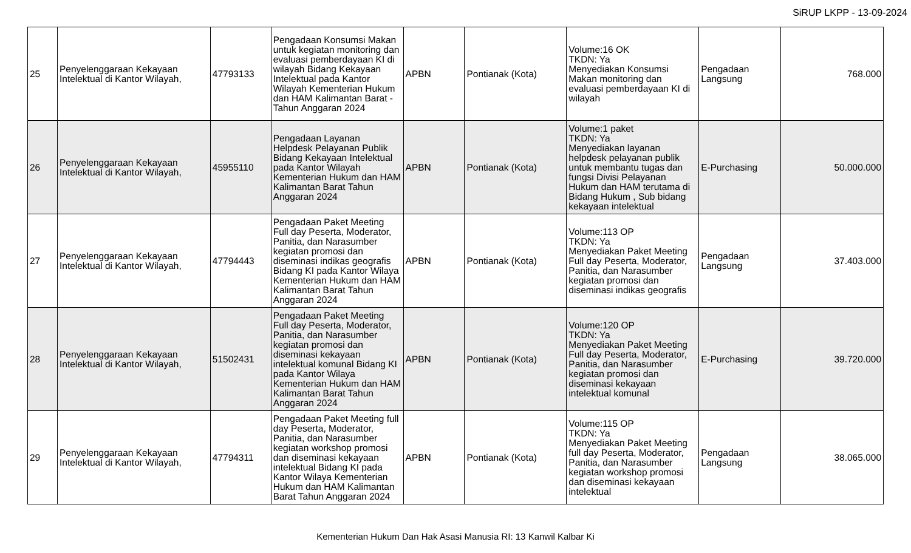SiRUP LKPP - 13-09-2024
| 25 | Penyelenggaraan Kekayaan Intelektual di Kantor Wilayah, | 47793133 | Pengadaan Konsumsi Makan untuk kegiatan monitoring dan evaluasi pemberdayaan KI di wilayah Bidang Kekayaan Intelektual pada Kantor Wilayah Kementerian Hukum dan HAM Kalimantan Barat - Tahun Anggaran 2024 | APBN | Pontianak (Kota) | Volume:16 OK TKDN: Ya Menyediakan Konsumsi Makan monitoring dan evaluasi pemberdayaan KI di wilayah | Pengadaan Langsung | 768.000 |
| 26 | Penyelenggaraan Kekayaan Intelektual di Kantor Wilayah, | 45955110 | Pengadaan Layanan Helpdesk Pelayanan Publik Bidang Kekayaan Intelektual pada Kantor Wilayah Kementerian Hukum dan HAM Kalimantan Barat Tahun Anggaran 2024 | APBN | Pontianak (Kota) | Volume:1 paket TKDN: Ya Menyediakan layanan helpdesk pelayanan publik untuk membantu tugas dan fungsi Divisi Pelayanan Hukum dan HAM terutama di Bidang Hukum , Sub bidang kekayaan intelektual | E-Purchasing | 50.000.000 |
| 27 | Penyelenggaraan Kekayaan Intelektual di Kantor Wilayah, | 47794443 | Pengadaan Paket Meeting Full day Peserta, Moderator, Panitia, dan Narasumber kegiatan promosi dan diseminasi indikas geografis Bidang KI pada Kantor Wilaya Kementerian Hukum dan HAM Kalimantan Barat Tahun Anggaran 2024 | APBN | Pontianak (Kota) | Volume:113 OP TKDN: Ya Menyediakan Paket Meeting Full day Peserta, Moderator, Panitia, dan Narasumber kegiatan promosi dan diseminasi indikas geografis | Pengadaan Langsung | 37.403.000 |
| 28 | Penyelenggaraan Kekayaan Intelektual di Kantor Wilayah, | 51502431 | Pengadaan Paket Meeting Full day Peserta, Moderator, Panitia, dan Narasumber kegiatan promosi dan diseminasi kekayaan intelektual komunal Bidang KI pada Kantor Wilaya Kementerian Hukum dan HAM Kalimantan Barat Tahun Anggaran 2024 | APBN | Pontianak (Kota) | Volume:120 OP TKDN: Ya Menyediakan Paket Meeting Full day Peserta, Moderator, Panitia, dan Narasumber kegiatan promosi dan diseminasi kekayaan intelektual komunal | E-Purchasing | 39.720.000 |
| 29 | Penyelenggaraan Kekayaan Intelektual di Kantor Wilayah, | 47794311 | Pengadaan Paket Meeting full day Peserta, Moderator, Panitia, dan Narasumber kegiatan workshop promosi dan diseminasi kekayaan intelektual Bidang KI pada Kantor Wilaya Kementerian Hukum dan HAM Kalimantan Barat Tahun Anggaran 2024 | APBN | Pontianak (Kota) | Volume:115 OP TKDN: Ya Menyediakan Paket Meeting full day Peserta, Moderator, Panitia, dan Narasumber kegiatan workshop promosi dan diseminasi kekayaan intelektual | Pengadaan Langsung | 38.065.000 |
Kementerian Hukum Dan Hak Asasi Manusia RI: 13 Kanwil Kalbar Ki